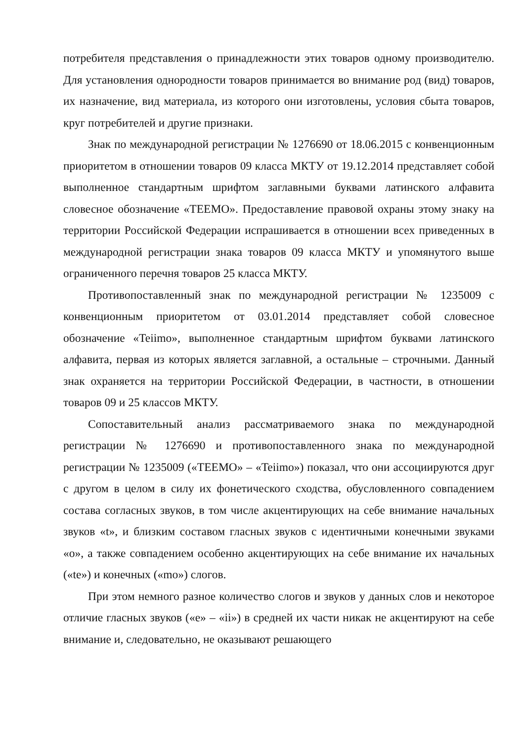потребителя представления о принадлежности этих товаров одному производителю. Для установления однородности товаров принимается во внимание род (вид) товаров, их назначение, вид материала, из которого они изготовлены, условия сбыта товаров, круг потребителей и другие признаки.
Знак по международной регистрации № 1276690 от 18.06.2015 с конвенционным приоритетом в отношении товаров 09 класса МКТУ от 19.12.2014 представляет собой выполненное стандартным шрифтом заглавными буквами латинского алфавита словесное обозначение «TEEMO». Предоставление правовой охраны этому знаку на территории Российской Федерации испрашивается в отношении всех приведенных в международной регистрации знака товаров 09 класса МКТУ и упомянутого выше ограниченного перечня товаров 25 класса МКТУ.
Противопоставленный знак по международной регистрации № 1235009 с конвенционным приоритетом от 03.01.2014 представляет собой словесное обозначение «Teiimo», выполненное стандартным шрифтом буквами латинского алфавита, первая из которых является заглавной, а остальные – строчными. Данный знак охраняется на территории Российской Федерации, в частности, в отношении товаров 09 и 25 классов МКТУ.
Сопоставительный анализ рассматриваемого знака по международной регистрации № 1276690 и противопоставленного знака по международной регистрации № 1235009 («TEEMO» – «Teiimo») показал, что они ассоциируются друг с другом в целом в силу их фонетического сходства, обусловленного совпадением состава согласных звуков, в том числе акцентирующих на себе внимание начальных звуков «t», и близким составом гласных звуков с идентичными конечными звуками «o», а также совпадением особенно акцентирующих на себе внимание их начальных («te») и конечных («mo») слогов.
При этом немного разное количество слогов и звуков у данных слов и некоторое отличие гласных звуков («e» – «ii») в средней их части никак не акцентируют на себе внимание и, следовательно, не оказывают решающего